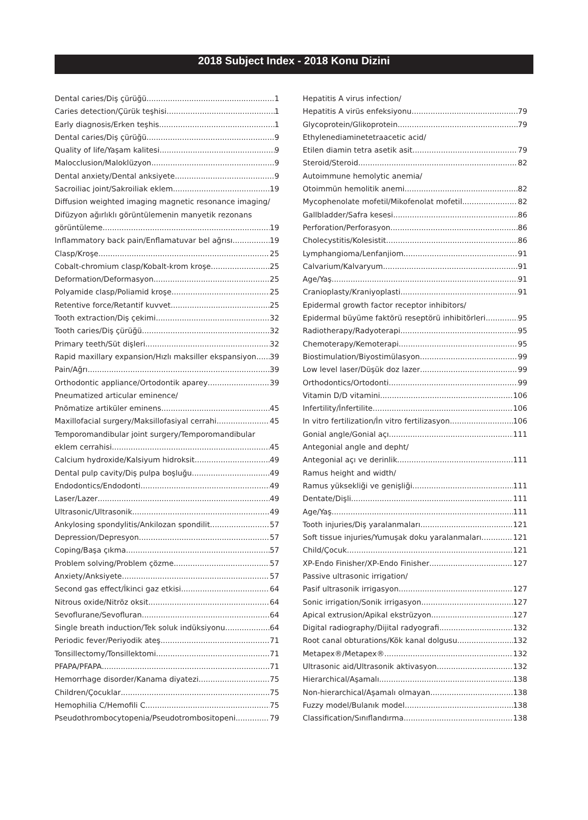2018 Subject Index - 2018 Konu Dizini
Dental caries/Diş çürüğü 1
Caries detection/Çürük teşhisi 1
Early diagnosis/Erken teşhis 1
Dental caries/Diş çürüğü 9
Quality of life/Yaşam kalitesi 9
Malocclusion/Maloklüzyon 9
Dental anxiety/Dental anksiyete 9
Sacroiliac joint/Sakroiliak eklem 19
Diffusion weighted imaging magnetic resonance imaging/
Difüzyon ağırlıklı görüntülemenin manyetik rezonans
görüntüleme 19
Inflammatory back pain/Enflamatuvar bel ağrısı 19
Clasp/Kroşe 25
Cobalt-chromium clasp/Kobalt-krom kroşe 25
Deformation/Deformasyon 25
Polyamide clasp/Poliamid kroşe 25
Retentive force/Retantif kuvvet 25
Tooth extraction/Diş çekimi 32
Tooth caries/Diş çürüğü 32
Primary teeth/Süt dişleri 32
Rapid maxillary expansion/Hızlı maksiller ekspansiyon 39
Pain/Ağrı 39
Orthodontic appliance/Ortodontik aparey 39
Pneumatized articular eminence/
Pnömatize artiküler eminens 45
Maxillofacial surgery/Maksillofasiyal cerrahi 45
Temporomandibular joint surgery/Temporomandibular
eklem cerrahisi 45
Calcium hydroxide/Kalsiyum hidroksit 49
Dental pulp cavity/Diş pulpa boşluğu 49
Endodontics/Endodonti 49
Laser/Lazer 49
Ultrasonic/Ultrasonik 49
Ankylosing spondylitis/Ankilozan spondilit 57
Depression/Depresyon 57
Coping/Başa çıkma 57
Problem solving/Problem çözme 57
Anxiety/Anksiyete 57
Second gas effect/İkinci gaz etkisi 64
Nitrous oxide/Nitröz oksit 64
Sevoflurane/Sevofluran 64
Single breath induction/Tek soluk indüksiyonu 64
Periodic fever/Periyodik ateş 71
Tonsillectomy/Tonsillektomi 71
PFAPA/PFAPA 71
Hemorrhage disorder/Kanama diyatezi 75
Children/Çocuklar 75
Hemophilia C/Hemofili C 75
Pseudothrombocytopenia/Pseudotrombositopeni 79
Hepatitis A virus infection/
Hepatitis A virüs enfeksiyonu 79
Glycoprotein/Glikoprotein 79
Ethylenediaminetetraacetic acid/
Etilen diamin tetra asetik asit 79
Steroid/Steroid 82
Autoimmune hemolytic anemia/
Otoimmün hemolitik anemi 82
Mycophenolate mofetil/Mikofenolat mofetil 82
Gallbladder/Safra kesesi 86
Perforation/Perforasyon 86
Cholecystitis/Kolesistit 86
Lymphangioma/Lenfanjiom 91
Calvarium/Kalvaryum 91
Age/Yaş 91
Cranioplasty/Kraniyoplasti 91
Epidermal growth factor receptor inhibitors/
Epidermal büyüme faktörü reseptörü inhibitörleri 95
Radiotherapy/Radyoterapi 95
Chemoterapy/Kemoterapi 95
Biostimulation/Biyostimülasyon 99
Low level laser/Düşük doz lazer 99
Orthodontics/Ortodonti 99
Vitamin D/D vitamini 106
Infertility/İnfertilite 106
In vitro fertilization/İn vitro fertilizasyon 106
Gonial angle/Gonial açı 111
Antegonial angle and depht/
Antegonial açı ve derinlik 111
Ramus height and width/
Ramus yüksekliği ve genişliği 111
Dentate/Dişli 111
Age/Yaş 111
Tooth injuries/Diş yaralanmaları 121
Soft tissue injuries/Yumuşak doku yaralanmaları 121
Child/Çocuk 121
XP-Endo Finisher/XP-Endo Finisher 127
Passive ultrasonic irrigation/
Pasif ultrasonik irrigasyon 127
Sonic irrigation/Sonik irrigasyon 127
Apical extrusion/Apikal ekstrüzyon 127
Digital radiography/Dijital radyografi 132
Root canal obturations/Kök kanal dolgusu 132
Metapex®/Metapex® 132
Ultrasonic aid/Ultrasonik aktivasyon 132
Hierarchical/Aşamalı 138
Non-hierarchical/Aşamalı olmayan 138
Fuzzy model/Bulanık model 138
Classification/Sınıflandırma 138